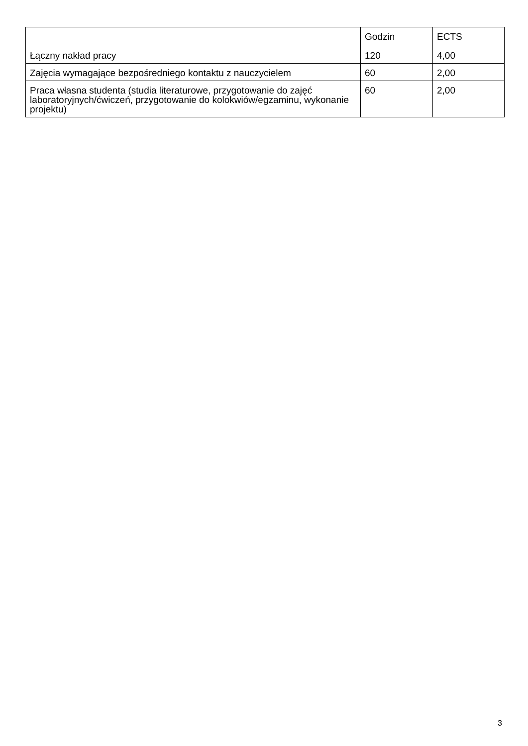| | Godzin | ECTS |
| Łączny nakład pracy | 120 | 4,00 |
| Zajęcia wymagające bezpośredniego kontaktu z nauczycielem | 60 | 2,00 |
| Praca własna studenta (studia literaturowe, przygotowanie do zajęć laboratoryjnych/ćwiczeń, przygotowanie do kolokwiów/egzaminu, wykonanie projektu) | 60 | 2,00 |
3